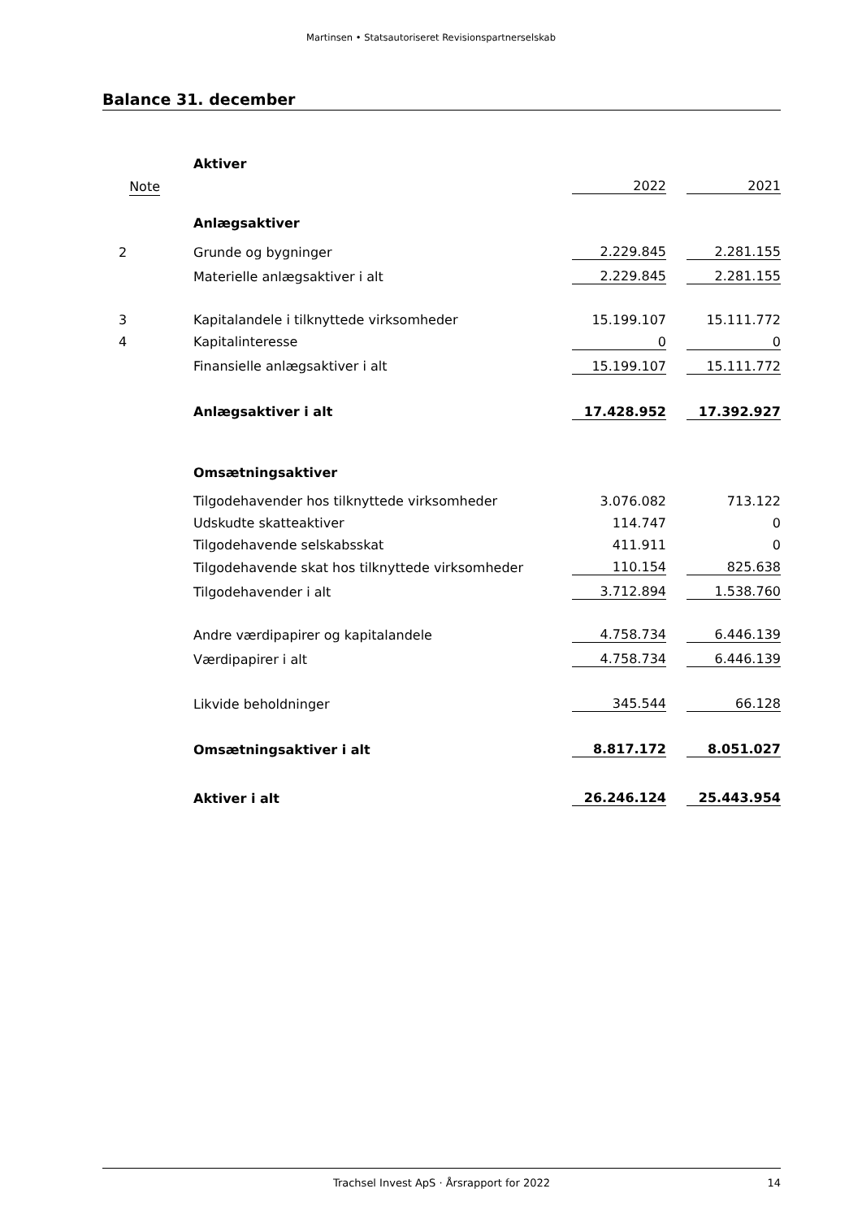Martinsen • Statsautoriseret Revisionspartnerselskab
Balance 31. december
| | Aktiver | | | |
| Note | | 2022 | | 2021 |
| | Anlægsaktiver | | | |
| 2 | Grunde og bygninger | 2.229.845 | | 2.281.155 |
| | Materielle anlægsaktiver i alt | 2.229.845 | | 2.281.155 |
| 3 | Kapitalandele i tilknyttede virksomheder | 15.199.107 | | 15.111.772 |
| 4 | Kapitalinteresse | 0 | | 0 |
| | Finansielle anlægsaktiver i alt | 15.199.107 | | 15.111.772 |
| | Anlægsaktiver i alt | 17.428.952 | | 17.392.927 |
| | Omsætningsaktiver | | | |
| | Tilgodehavender hos tilknyttede virksomheder | 3.076.082 | | 713.122 |
| | Udskudte skatteaktiver | 114.747 | | 0 |
| | Tilgodehavende selskabsskat | 411.911 | | 0 |
| | Tilgodehavende skat hos tilknyttede virksomheder | 110.154 | | 825.638 |
| | Tilgodehavender i alt | 3.712.894 | | 1.538.760 |
| | Andre værdipapirer og kapitalandele | 4.758.734 | | 6.446.139 |
| | Værdipapirer i alt | 4.758.734 | | 6.446.139 |
| | Likvide beholdninger | 345.544 | | 66.128 |
| | Omsætningsaktiver i alt | 8.817.172 | | 8.051.027 |
| | Aktiver i alt | 26.246.124 | | 25.443.954 |
Trachsel Invest ApS · Årsrapport for 2022
14